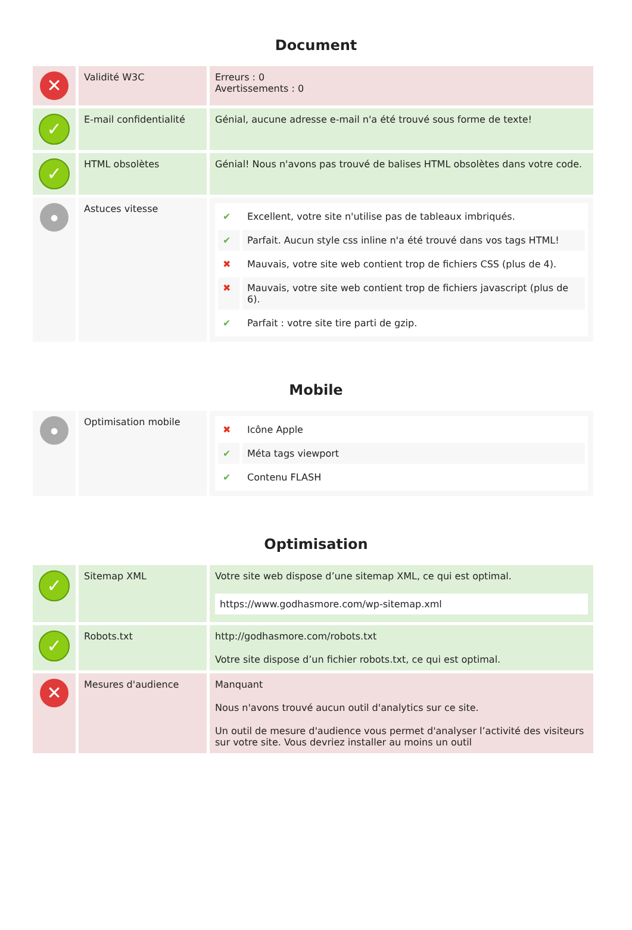Document
| ✕ | Validité W3C | Erreurs : 0 Avertissements : 0 |
| ✓ | E-mail confidentialité | Génial, aucune adresse e-mail n'a été trouvé sous forme de texte! |
| ✓ | HTML obsolètes | Génial! Nous n'avons pas trouvé de balises HTML obsolètes dans votre code. |
| ● | Astuces vitesse | / ✔ / Excellent, votre site n'utilise pas de tableaux imbriqués. / / ✔ / Parfait. Aucun style css inline n'a été trouvé dans vos tags HTML! / / ✖ / Mauvais, votre site web contient trop de fichiers CSS (plus de 4). / / ✖ / Mauvais, votre site web contient trop de fichiers javascript (plus de 6). / / ✔ / Parfait : votre site tire parti de gzip. / |
Mobile
| ● | Optimisation mobile | / ✖ / Icône Apple / / ✔ / Méta tags viewport / / ✔ / Contenu FLASH / |
Optimisation
| ✓ | Sitemap XML | Votre site web dispose d’une sitemap XML, ce qui est optimal. https://www.godhasmore.com/wp-sitemap.xml |
| ✓ | Robots.txt | http://godhasmore.com/robots.txt Votre site dispose d’un fichier robots.txt, ce qui est optimal. |
| ✕ | Mesures d'audience | Manquant Nous n'avons trouvé aucun outil d'analytics sur ce site. Un outil de mesure d'audience vous permet d'analyser l’activité des visiteurs sur votre site. Vous devriez installer au moins un outil |